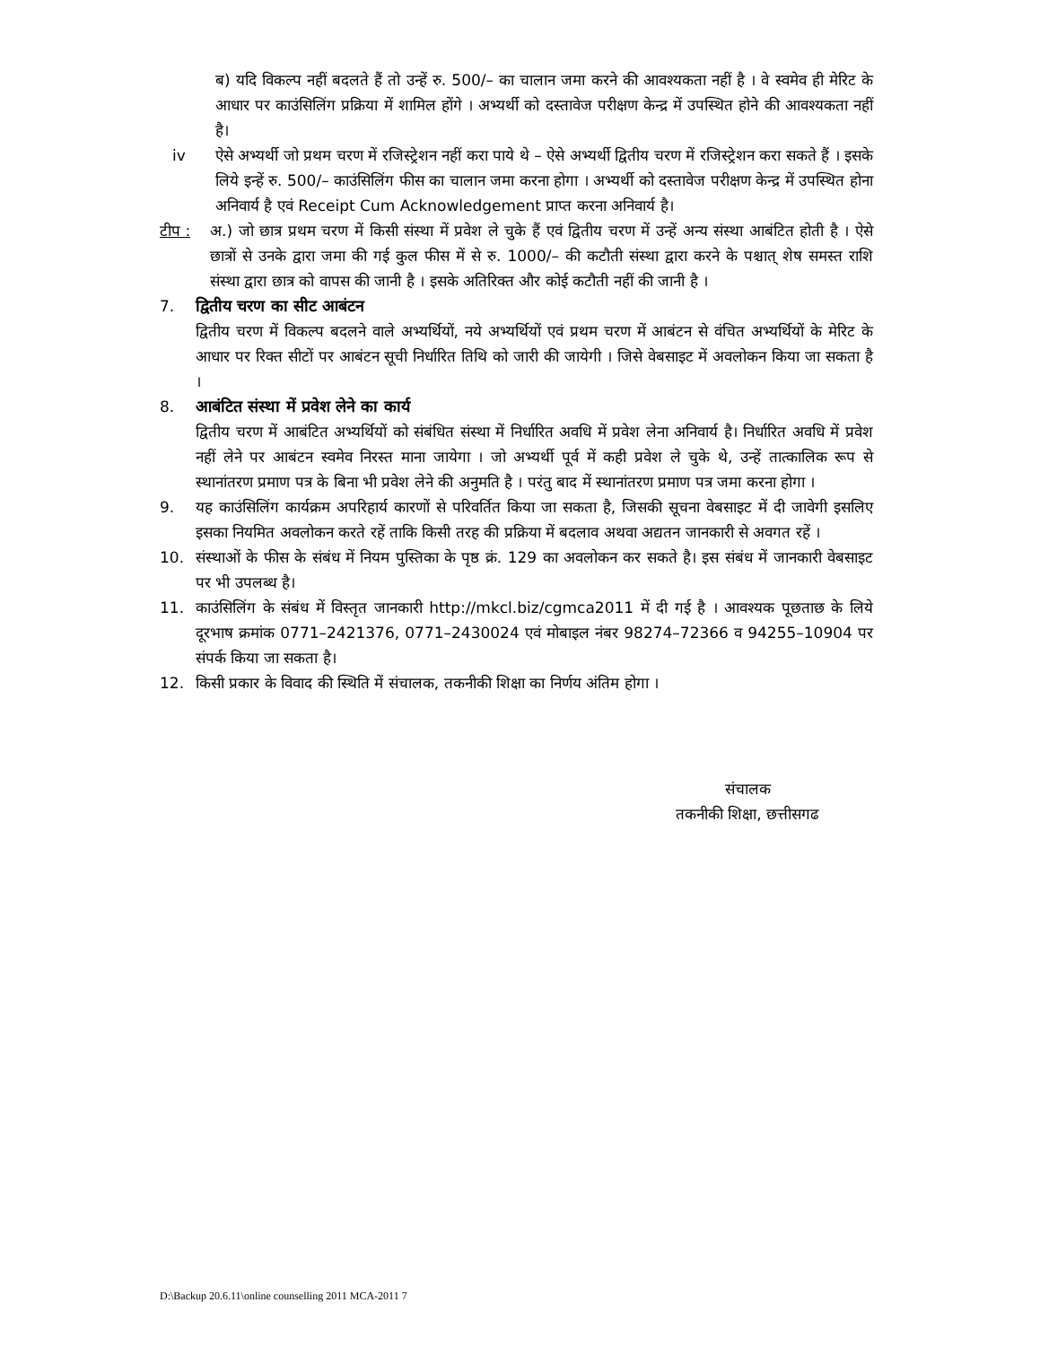ब) यदि विकल्प नहीं बदलते हैं तो उन्हें रु. 500/– का चालान जमा करने की आवश्यकता नहीं है । वे स्वमेव ही मेरिट के आधार पर काउंसिलिंग प्रक्रिया में शामिल होंगे । अभ्यर्थी को दस्तावेज परीक्षण केन्द्र में उपस्थित होने की आवश्यकता नहीं है।
iv ऐसे अभ्यर्थी जो प्रथम चरण में रजिस्ट्रेशन नहीं करा पाये थे – ऐसे अभ्यर्थी द्वितीय चरण में रजिस्ट्रेशन करा सकते हैं । इसके लिये इन्हें रु. 500/– काउंसिलिंग फीस का चालान जमा करना होगा । अभ्यर्थी को दस्तावेज परीक्षण केन्द्र में उपस्थित होना अनिवार्य है एवं Receipt Cum Acknowledgement प्राप्त करना अनिवार्य है।
टीप : अ.) जो छात्र प्रथम चरण में किसी संस्था में प्रवेश ले चुके हैं एवं द्वितीय चरण में उन्हें अन्य संस्था आबंटित होती है । ऐसे छात्रों से उनके द्वारा जमा की गई कुल फीस में से रु. 1000/– की कटौती संस्था द्वारा करने के पश्चात् शेष समस्त राशि संस्था द्वारा छात्र को वापस की जानी है । इसके अतिरिक्त और कोई कटौती नहीं की जानी है ।
7. द्वितीय चरण का सीट आबंटन
द्वितीय चरण में विकल्प बदलने वाले अभ्यर्थियों, नये अभ्यर्थियों एवं प्रथम चरण में आबंटन से वंचित अभ्यर्थियों के मेरिट के आधार पर रिक्त सीटों पर आबंटन सूची निर्धारित तिथि को जारी की जायेगी । जिसे वेबसाइट में अवलोकन किया जा सकता है ।
8. आबंटित संस्था में प्रवेश लेने का कार्य
द्वितीय चरण में आबंटित अभ्यर्थियों को संबंधित संस्था में निर्धारित अवधि में प्रवेश लेना अनिवार्य है। निर्धारित अवधि में प्रवेश नहीं लेने पर आबंटन स्वमेव निरस्त माना जायेगा । जो अभ्यर्थी पूर्व में कही प्रवेश ले चुके थे, उन्हें तात्कालिक रूप से स्थानांतरण प्रमाण पत्र के बिना भी प्रवेश लेने की अनुमति है । परंतु बाद में स्थानांतरण प्रमाण पत्र जमा करना होगा ।
9. यह काउंसिलिंग कार्यक्रम अपरिहार्य कारणों से परिवर्तित किया जा सकता है, जिसकी सूचना वेबसाइट में दी जावेगी इसलिए इसका नियमित अवलोकन करते रहें ताकि किसी तरह की प्रक्रिया में बदलाव अथवा अद्यतन जानकारी से अवगत रहें ।
10. संस्थाओं के फीस के संबंध में नियम पुस्तिका के पृष्ठ क्रं. 129 का अवलोकन कर सकते है। इस संबंध में जानकारी वेबसाइट पर भी उपलब्ध है।
11. काउंसिलिंग के संबंध में विस्तृत जानकारी http://mkcl.biz/cgmca2011 में दी गई है । आवश्यक पूछताछ के लिये दूरभाष क्रमांक 0771–2421376, 0771–2430024 एवं मोबाइल नंबर 98274–72366 व 94255–10904 पर संपर्क किया जा सकता है।
12. किसी प्रकार के विवाद की स्थिति में संचालक, तकनीकी शिक्षा का निर्णय अंतिम होगा ।
संचालक
तकनीकी शिक्षा, छत्तीसगढ
D:\Backup 20.6.11\online counselling 2011 MCA-2011 7